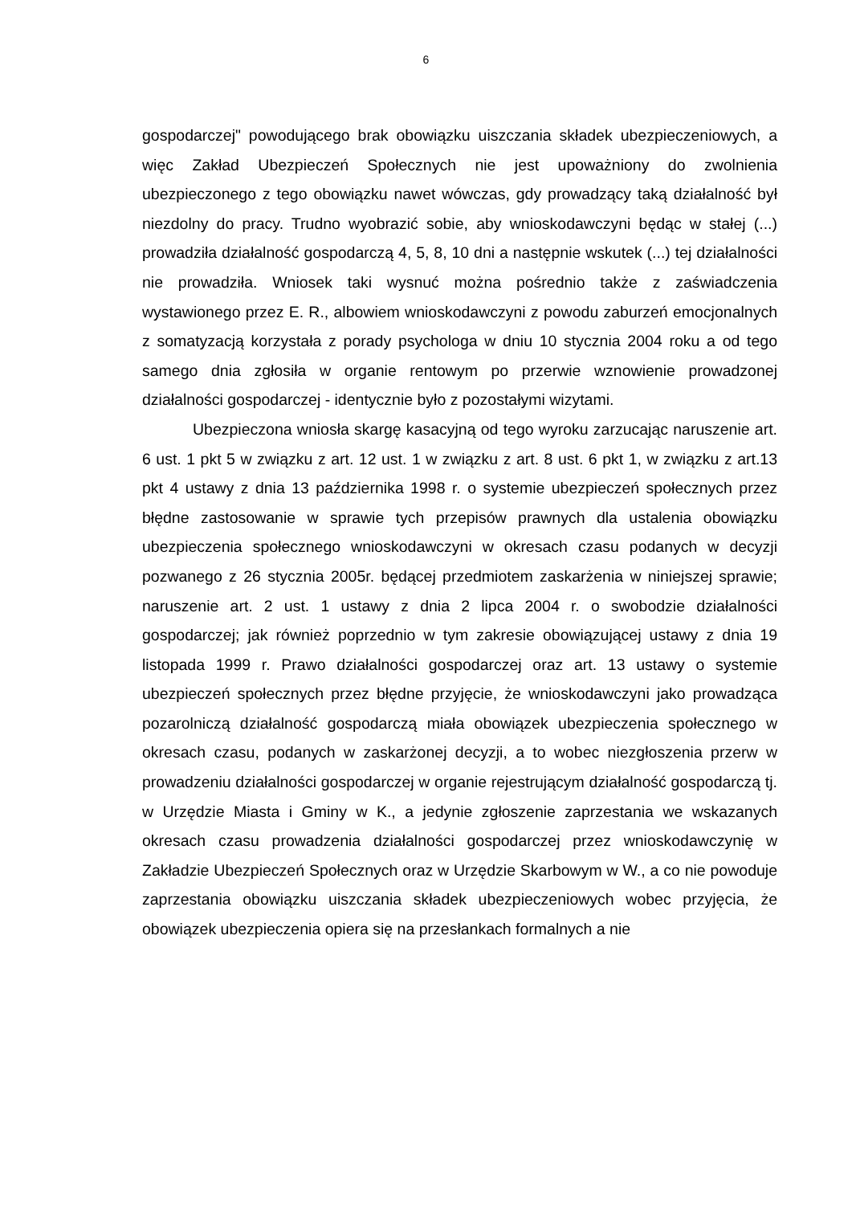6
gospodarczej" powodującego brak obowiązku uiszczania składek ubezpieczeniowych, a więc Zakład Ubezpieczeń Społecznych nie jest upoważniony do zwolnienia ubezpieczonego z tego obowiązku nawet wówczas, gdy prowadzący taką działalność był niezdolny do pracy. Trudno wyobrazić sobie, aby wnioskodawczyni będąc w stałej (...) prowadziła działalność gospodarczą 4, 5, 8, 10 dni a następnie wskutek (...) tej działalności nie prowadziła. Wniosek taki wysnuć można pośrednio także z zaświadczenia wystawionego przez E. R., albowiem wnioskodawczyni z powodu zaburzeń emocjonalnych z somatyzacją korzystała z porady psychologa w dniu 10 stycznia 2004 roku a od tego samego dnia zgłosiła w organie rentowym po przerwie wznowienie prowadzonej działalności gospodarczej - identycznie było z pozostałymi wizytami.
Ubezpieczona wniosła skargę kasacyjną od tego wyroku zarzucając naruszenie art. 6 ust. 1 pkt 5 w związku z art. 12 ust. 1 w związku z art. 8 ust. 6 pkt 1, w związku z art.13 pkt 4 ustawy z dnia 13 października 1998 r. o systemie ubezpieczeń społecznych przez błędne zastosowanie w sprawie tych przepisów prawnych dla ustalenia obowiązku ubezpieczenia społecznego wnioskodawczyni w okresach czasu podanych w decyzji pozwanego z 26 stycznia 2005r. będącej przedmiotem zaskarżenia w niniejszej sprawie; naruszenie art. 2 ust. 1 ustawy z dnia 2 lipca 2004 r. o swobodzie działalności gospodarczej; jak również poprzednio w tym zakresie obowiązującej ustawy z dnia 19 listopada 1999 r. Prawo działalności gospodarczej oraz art. 13 ustawy o systemie ubezpieczeń społecznych przez błędne przyjęcie, że wnioskodawczyni jako prowadząca pozarolniczą działalność gospodarczą miała obowiązek ubezpieczenia społecznego w okresach czasu, podanych w zaskarżonej decyzji, a to wobec niezgłoszenia przerw w prowadzeniu działalności gospodarczej w organie rejestrującym działalność gospodarczą tj. w Urzędzie Miasta i Gminy w K., a jedynie zgłoszenie zaprzestania we wskazanych okresach czasu prowadzenia działalności gospodarczej przez wnioskodawczynię w Zakładzie Ubezpieczeń Społecznych oraz w Urzędzie Skarbowym w W., a co nie powoduje zaprzestania obowiązku uiszczania składek ubezpieczeniowych wobec przyjęcia, że obowiązek ubezpieczenia opiera się na przesłankach formalnych a nie